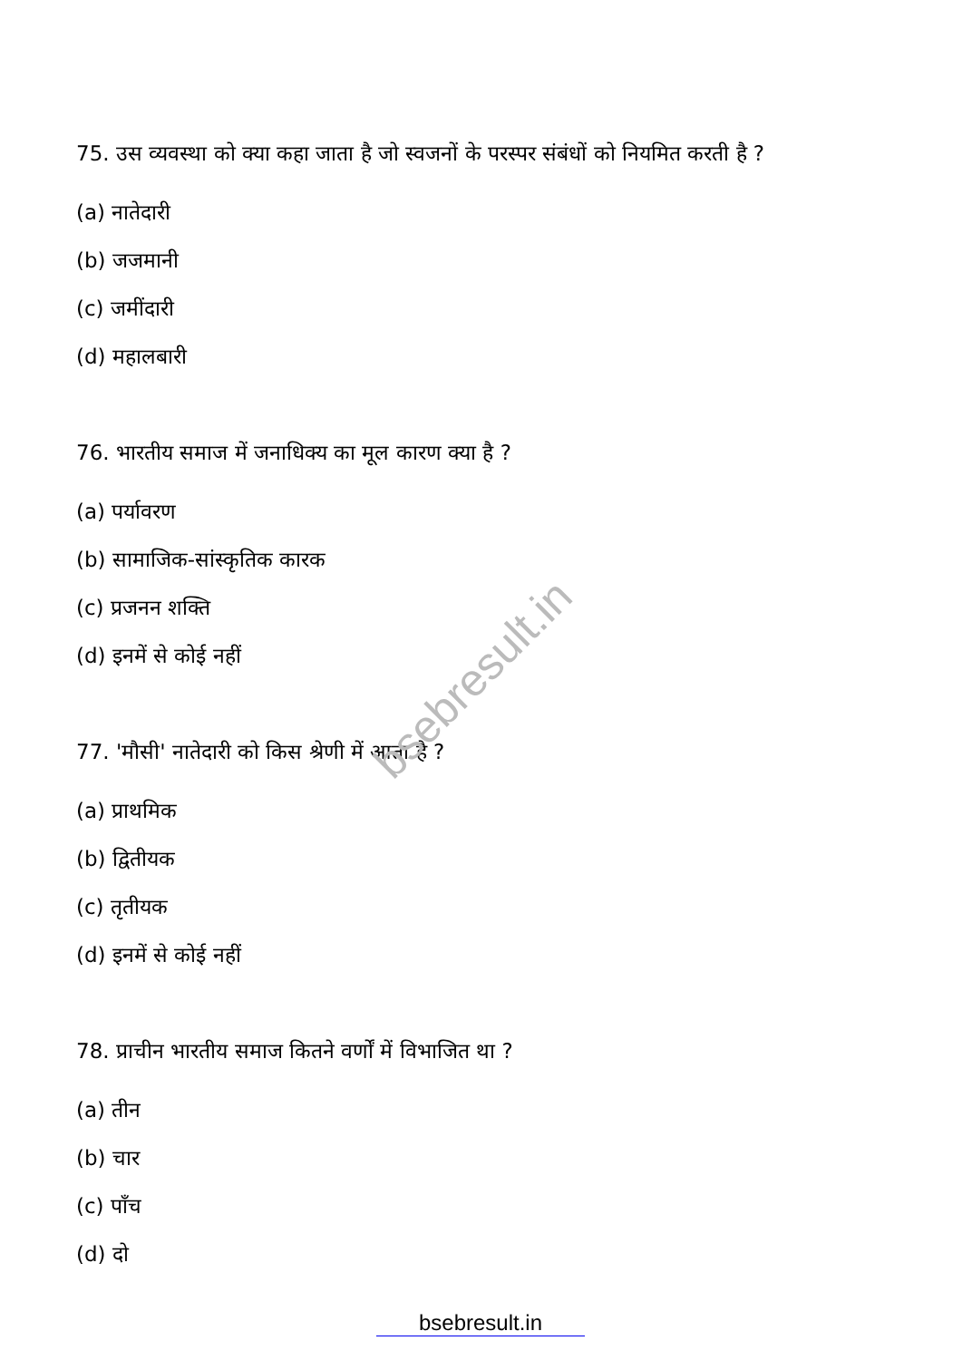bsebresult.in
75. उस व्यवस्था को क्या कहा जाता है जो स्वजनों के परस्पर संबंधों को नियमित करती है ?
(a) नातेदारी
(b) जजमानी
(c) जमींदारी
(d) महालबारी
76. भारतीय समाज में जनाधिक्य का मूल कारण क्या है ?
(a) पर्यावरण
(b) सामाजिक-सांस्कृतिक कारक
(c) प्रजनन शक्ति
(d) इनमें से कोई नहीं
77. 'मौसी' नातेदारी को किस श्रेणी में आता है ?
(a) प्राथमिक
(b) द्वितीयक
(c) तृतीयक
(d) इनमें से कोई नहीं
78. प्राचीन भारतीय समाज कितने वर्णों में विभाजित था ?
(a) तीन
(b) चार
(c) पाँच
(d) दो
bsebresult.in